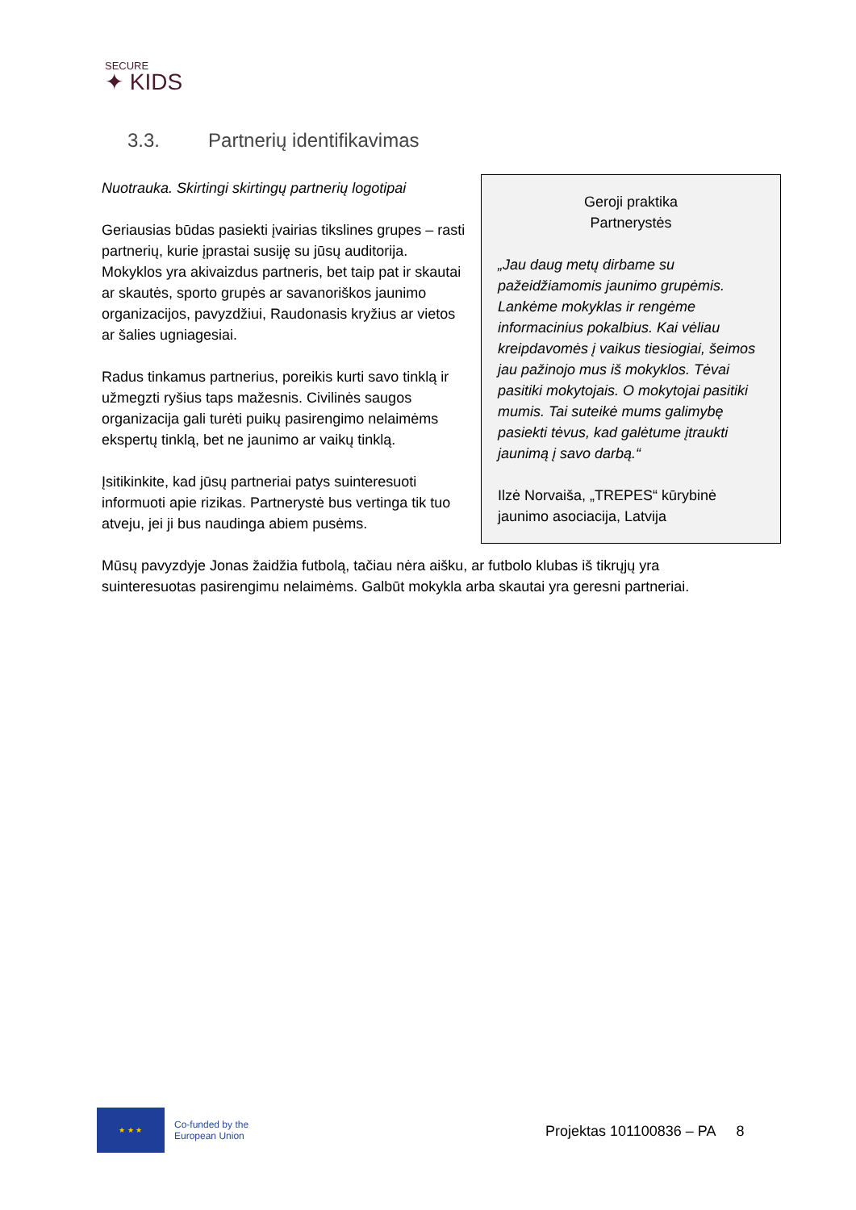SECURE
✦ KIDS
3.3. Partnerių identifikavimas
Geroji praktika
Partnerystės
„Jau daug metų dirbame su pažeidžiamomis jaunimo grupėmis. Lankėme mokyklas ir rengėme informacinius pokalbius. Kai vėliau kreipdavomės į vaikus tiesiogiai, šeimos jau pažinojo mus iš mokyklos. Tėvai pasitiki mokytojais. O mokytojai pasitiki mumis. Tai suteikė mums galimybę pasiekti tėvus, kad galėtume įtraukti jaunimą į savo darbą.“
Ilzė Norvaiša, „TREPES“ kūrybinė jaunimo asociacija, Latvija
Nuotrauka. Skirtingi skirtingų partnerių logotipai
Geriausias būdas pasiekti įvairias tikslines grupes – rasti partnerių, kurie įprastai susiję su jūsų auditorija. Mokyklos yra akivaizdus partneris, bet taip pat ir skautai ar skautės, sporto grupės ar savanoriškos jaunimo organizacijos, pavyzdžiui, Raudonasis kryžius ar vietos ar šalies ugniagesiai.
Radus tinkamus partnerius, poreikis kurti savo tinklą ir užmegzti ryšius taps mažesnis. Civilinės saugos organizacija gali turėti puikų pasirengimo nelaimėms ekspertų tinklą, bet ne jaunimo ar vaikų tinklą.
Įsitikinkite, kad jūsų partneriai patys suinteresuoti informuoti apie rizikas. Partnerystė bus vertinga tik tuo atveju, jei ji bus naudinga abiem pusėms.
Mūsų pavyzdyje Jonas žaidžia futbolą, tačiau nėra aišku, ar futbolo klubas iš tikrųjų yra suinteresuotas pasirengimu nelaimėms. Galbūt mokykla arba skautai yra geresni partneriai.
★ ★ ★
Co-funded by the
European Union
Projektas 101100836 – PA 8